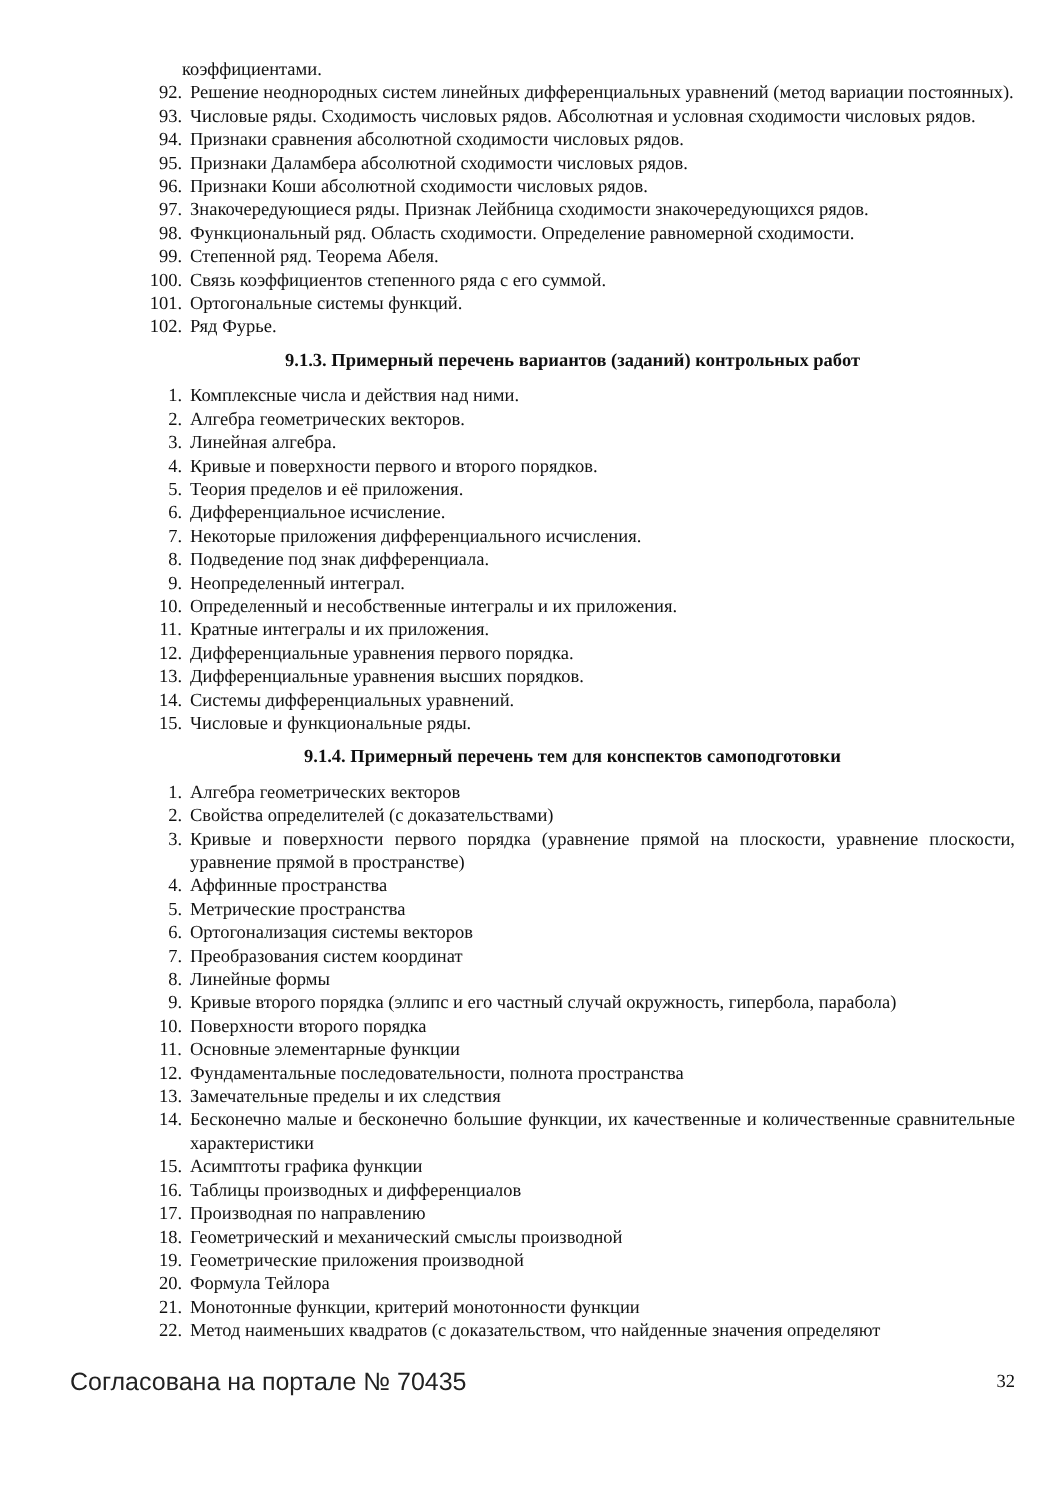коэффициентами.
92. Решение неоднородных систем линейных дифференциальных уравнений (метод вариации постоянных).
93. Числовые ряды. Сходимость числовых рядов. Абсолютная и условная сходимости числовых рядов.
94. Признаки сравнения абсолютной сходимости числовых рядов.
95. Признаки Даламбера абсолютной сходимости числовых рядов.
96. Признаки Коши абсолютной сходимости числовых рядов.
97. Знакочередующиеся ряды. Признак Лейбница сходимости знакочередующихся рядов.
98. Функциональный ряд. Область сходимости. Определение равномерной сходимости.
99. Степенной ряд. Теорема Абеля.
100. Связь коэффициентов степенного ряда с его суммой.
101. Ортогональные системы функций.
102. Ряд Фурье.
9.1.3. Примерный перечень вариантов (заданий) контрольных работ
1. Комплексные числа и действия над ними.
2. Алгебра геометрических векторов.
3. Линейная алгебра.
4. Кривые и поверхности первого и второго порядков.
5. Теория пределов и её приложения.
6. Дифференциальное исчисление.
7. Некоторые приложения дифференциального исчисления.
8. Подведение под знак дифференциала.
9. Неопределенный интеграл.
10. Определенный и несобственные интегралы и их приложения.
11. Кратные интегралы и их приложения.
12. Дифференциальные уравнения первого порядка.
13. Дифференциальные уравнения высших порядков.
14. Системы дифференциальных уравнений.
15. Числовые и функциональные ряды.
9.1.4. Примерный перечень тем для конспектов самоподготовки
1. Алгебра геометрических векторов
2. Свойства определителей (с доказательствами)
3. Кривые и поверхности первого порядка (уравнение прямой на плоскости, уравнение плоскости, уравнение прямой в пространстве)
4. Аффинные пространства
5. Метрические пространства
6. Ортогонализация системы векторов
7. Преобразования систем координат
8. Линейные формы
9. Кривые второго порядка (эллипс и его частный случай окружность, гипербола, парабола)
10. Поверхности второго порядка
11. Основные элементарные функции
12. Фундаментальные последовательности, полнота пространства
13. Замечательные пределы и их следствия
14. Бесконечно малые и бесконечно большие функции, их качественные и количественные сравнительные характеристики
15. Асимптоты графика функции
16. Таблицы производных и дифференциалов
17. Производная по направлению
18. Геометрический и механический смыслы производной
19. Геометрические приложения производной
20. Формула Тейлора
21. Монотонные функции, критерий монотонности функции
22. Метод наименьших квадратов (с доказательством, что найденные значения определяют
Согласована на портале № 70435 32